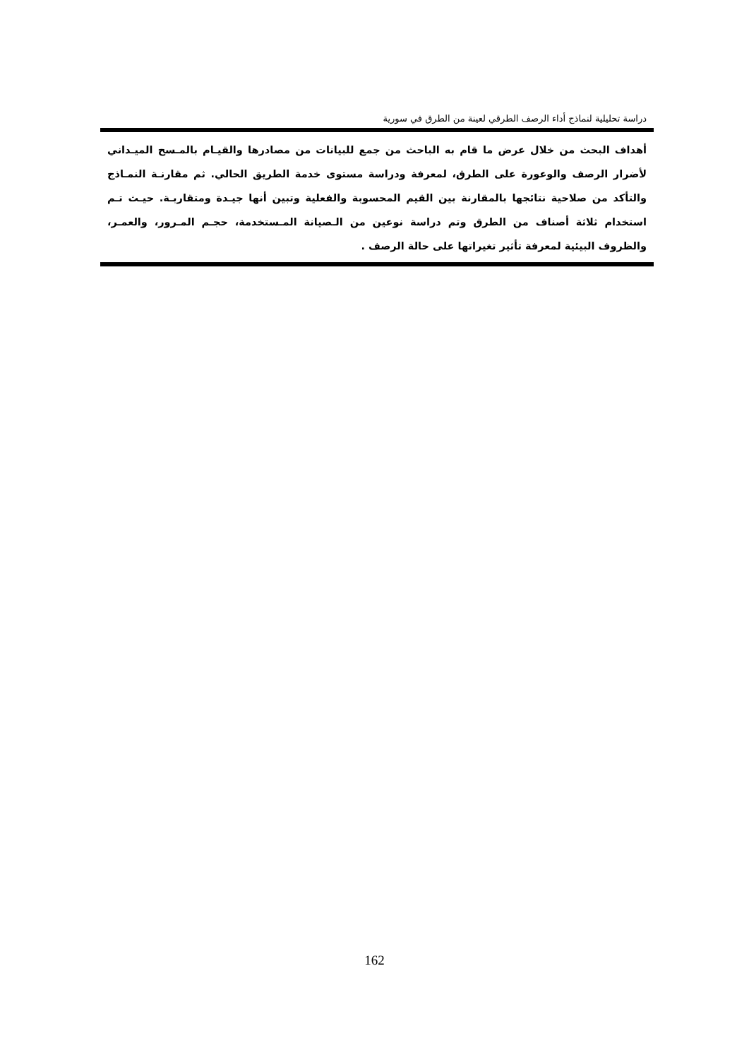دراسة تحليلية لنماذج أداء الرصف الطرقي لعينة من الطرق في سورية
أهداف البحث من خلال عرض ما قام به الباحث من جمع للبيانات من مصادرها والقيـام بالمـسح الميـداني لأضرار الرصف والوعورة على الطرق، لمعرفة ودراسة مستوى خدمة الطريق الحالي. ثم مقارنـة النمـاذج والتأكد من صلاحية نتائجها بالمقارنة بين القيم المحسوبة والفعلية وتبين أنها جيـدة ومتقاربـة. حيـث تـم استخدام ثلاثة أصناف من الطرق وتم دراسة نوعين من الـصيانة المـستخدمة، حجـم المـرور، والعمـر، والظروف البيئية لمعرفة تأثير تغيراتها على حالة الرصف .
162